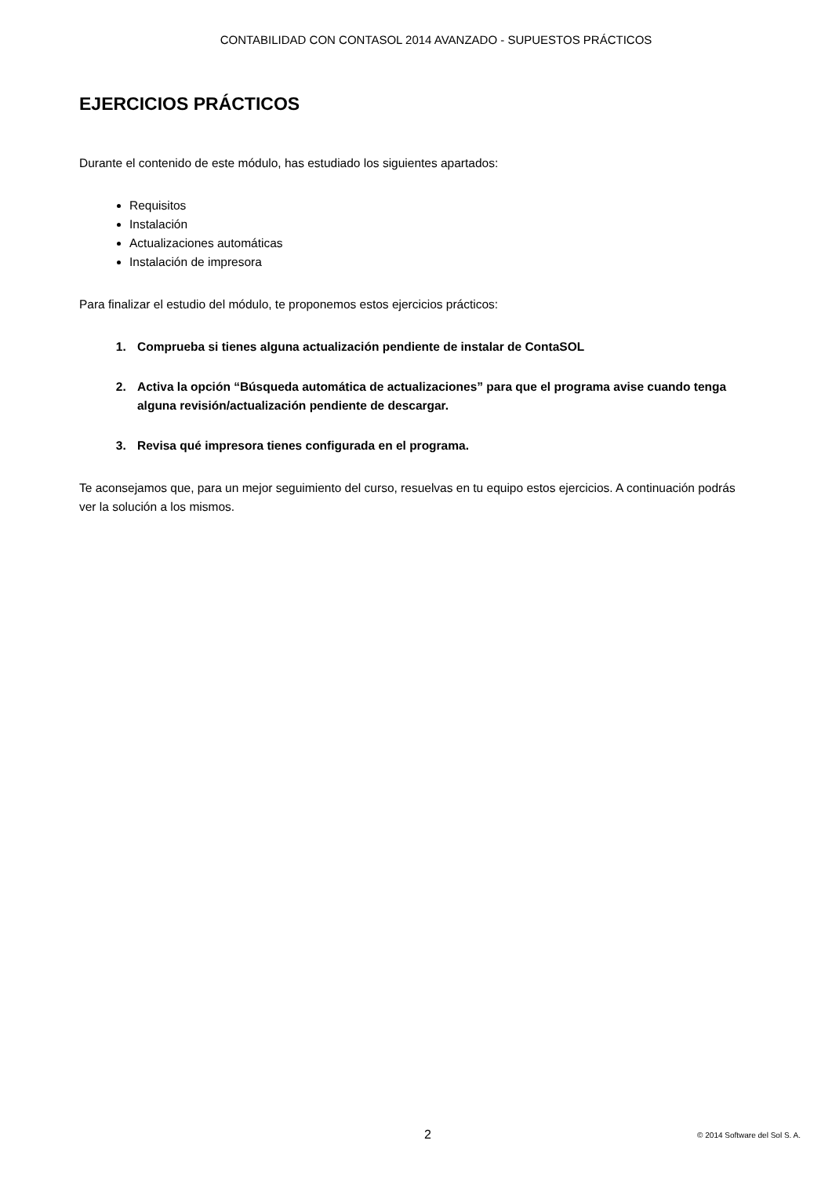CONTABILIDAD CON CONTASOL 2014 AVANZADO - SUPUESTOS PRÁCTICOS
EJERCICIOS PRÁCTICOS
Durante el contenido de este módulo, has estudiado los siguientes apartados:
Requisitos
Instalación
Actualizaciones automáticas
Instalación de impresora
Para finalizar el estudio del módulo, te proponemos estos ejercicios prácticos:
1. Comprueba si tienes alguna actualización pendiente de instalar de ContaSOL
2. Activa la opción “Búsqueda automática de actualizaciones” para que el programa avise cuando tenga alguna revisión/actualización pendiente de descargar.
3. Revisa qué impresora tienes configurada en el programa.
Te aconsejamos que, para un mejor seguimiento del curso, resuelvas en tu equipo estos ejercicios. A continuación podrás ver la solución a los mismos.
2 © 2014 Software del Sol S. A.